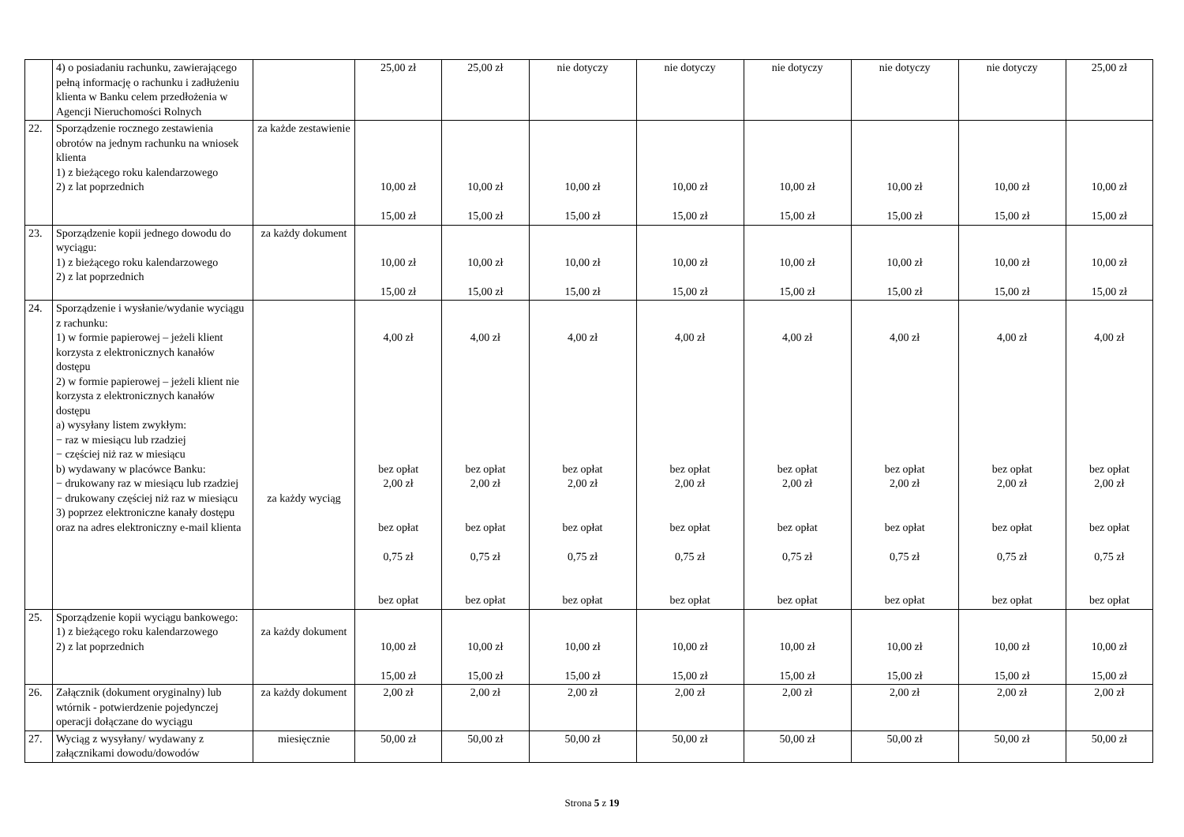| | 4) o posiadaniu rachunku, zawierającego pełną informację o rachunku i zadłużeniu klienta w Banku celem przedłożenia w Agencji Nieruchomości Rolnych | | 25,00 zł | 25,00 zł | nie dotyczy | nie dotyczy | nie dotyczy | nie dotyczy | nie dotyczy | 25,00 zł |
| 22. | Sporządzenie rocznego zestawienia obrotów na jednym rachunku na wniosek klienta 1) z bieżącego roku kalendarzowego 2) z lat poprzednich | za każde zestawienie | 10,00 zł 15,00 zł | 10,00 zł 15,00 zł | 10,00 zł 15,00 zł | 10,00 zł 15,00 zł | 10,00 zł 15,00 zł | 10,00 zł 15,00 zł | 10,00 zł 15,00 zł | 10,00 zł 15,00 zł |
| 23. | Sporządzenie kopii jednego dowodu do wyciągu: 1) z bieżącego roku kalendarzowego 2) z lat poprzednich | za każdy dokument | 10,00 zł 15,00 zł | 10,00 zł 15,00 zł | 10,00 zł 15,00 zł | 10,00 zł 15,00 zł | 10,00 zł 15,00 zł | 10,00 zł 15,00 zł | 10,00 zł 15,00 zł | 10,00 zł 15,00 zł |
| 24. | Sporządzenie i wysłanie/wydanie wyciągu z rachunku: 1) w formie papierowej – jeżeli klient korzysta z elektronicznych kanałów dostępu 2) w formie papierowej – jeżeli klient nie korzysta z elektronicznych kanałów dostępu a) wysyłany listem zwykłym: − raz w miesiącu lub rzadziej − częściej niż raz w miesiącu b) wydawany w placówce Banku: − drukowany raz w miesiącu lub rzadziej − drukowany częściej niż raz w miesiącu 3) poprzez elektroniczne kanały dostępu oraz na adres elektroniczny e-mail klienta | za każdy wyciąg | 4,00 zł bez opłat 2,00 zł bez opłat 0,75 zł bez opłat | 4,00 zł bez opłat 2,00 zł bez opłat 0,75 zł bez opłat | 4,00 zł bez opłat 2,00 zł bez opłat 0,75 zł bez opłat | 4,00 zł bez opłat 2,00 zł bez opłat 0,75 zł bez opłat | 4,00 zł bez opłat 2,00 zł bez opłat 0,75 zł bez opłat | 4,00 zł bez opłat 2,00 zł bez opłat 0,75 zł bez opłat | 4,00 zł bez opłat 2,00 zł bez opłat 0,75 zł bez opłat | 4,00 zł bez opłat 2,00 zł bez opłat 0,75 zł bez opłat |
| 25. | Sporządzenie kopii wyciągu bankowego: 1) z bieżącego roku kalendarzowego 2) z lat poprzednich | za każdy dokument | 10,00 zł 15,00 zł | 10,00 zł 15,00 zł | 10,00 zł 15,00 zł | 10,00 zł 15,00 zł | 10,00 zł 15,00 zł | 10,00 zł 15,00 zł | 10,00 zł 15,00 zł | 10,00 zł 15,00 zł |
| 26. | Załącznik (dokument oryginalny) lub wtórnik - potwierdzenie pojedynczej operacji dołączane do wyciągu | za każdy dokument | 2,00 zł | 2,00 zł | 2,00 zł | 2,00 zł | 2,00 zł | 2,00 zł | 2,00 zł | 2,00 zł |
| 27. | Wyciąg z wysyłany/ wydawany z załącznikami dowodu/dowodów | miesięcznie | 50,00 zł | 50,00 zł | 50,00 zł | 50,00 zł | 50,00 zł | 50,00 zł | 50,00 zł | 50,00 zł |
Strona 5 z 19